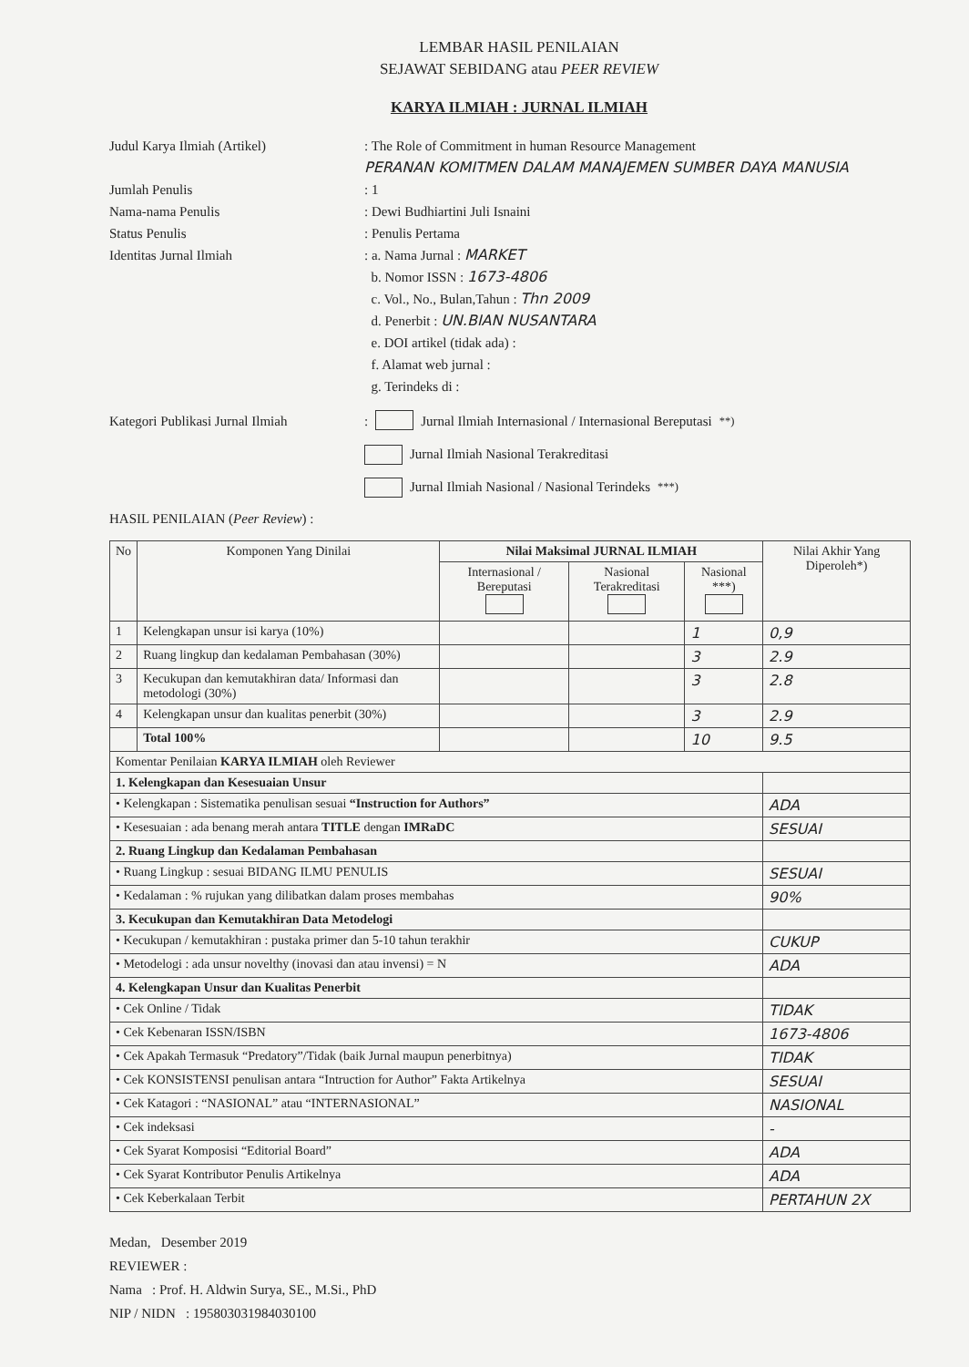LEMBAR HASIL PENILAIAN
SEJAWAT SEBIDANG atau PEER REVIEW
KARYA ILMIAH : JURNAL ILMIAH
Judul Karya Ilmiah (Artikel) : The Role of Commitment in human Resource Management
PERANAN KOMITMEN DALAM MANAJEMEN SUMBER DAYA MANUSIA
Jumlah Penulis : 1
Nama-nama Penulis : Dewi Budhiartini Juli Isnaini
Status Penulis : Penulis Pertama
Identitas Jurnal Ilmiah : a. Nama Jurnal : MARKET
b. Nomor ISSN : 1673-4806
c. Vol., No., Bulan,Tahun : Thn 2009
d. Penerbit : UN.BIAN NUSANTARA
e. DOI artikel (tidak ada) :
f. Alamat web jurnal :
g. Terindeks di :
Kategori Publikasi Jurnal Ilmiah
: Jurnal Ilmiah Internasional / Internasional Bereputasi<sup>**)</sup>
Jurnal Ilmiah Nasional Terakreditasi
Jurnal Ilmiah Nasional / Nasional Terindeks<sup>***)</sup>
HASIL PENILAIAN (Peer Review) :
| No | Komponen Yang Dinilai | Nilai Maksimal JURNAL ILMIAH | | | Nilai Akhir Yang Diperoleh*) |
| --- | --- | --- | --- | --- | --- |
| | | Internasional / Bereputasi | Nasional Terakreditasi | Nasional ***) | |
| 1 | Kelengkapan unsur isi karya (10%) | | | 1 | 0,9 |
| 2 | Ruang lingkup dan kedalaman Pembahasan (30%) | | | 3 | 2.9 |
| 3 | Kecukupan dan kemutakhiran data/ Informasi dan metodologi (30%) | | | 3 | 2.8 |
| 4 | Kelengkapan unsur dan kualitas penerbit (30%) | | | 3 | 2.9 |
| | Total 100% | | | 10 | 9.5 |
| Komentar Penilaian KARYA ILMIAH oleh Reviewer | | | | | |
| 1. Kelengkapan dan Kesesuaian Unsur | | | | | |
| • Kelengkapan : Sistematika penulisan sesuai “Instruction for Authors” | | | | | ADA |
| • Kesesuaian : ada benang merah antara TITLE dengan IMRaDC | | | | | SESUAI |
| 2. Ruang Lingkup dan Kedalaman Pembahasan | | | | | |
| • Ruang Lingkup : sesuai BIDANG ILMU PENULIS | | | | | SESUAI |
| • Kedalaman : % rujukan yang dilibatkan dalam proses membahas | | | | | 90% |
| 3. Kecukupan dan Kemutakhiran Data Metodelogi | | | | | |
| • Kecukupan / kemutakhiran : pustaka primer dan 5-10 tahun terakhir | | | | | CUKUP |
| • Metodelogi : ada unsur novelthy (inovasi dan atau invensi) = N | | | | | ADA |
| 4. Kelengkapan Unsur dan Kualitas Penerbit | | | | | |
| • Cek Online / Tidak | | | | | TIDAK |
| • Cek Kebenaran ISSN/ISBN | | | | | 1673-4806 |
| • Cek Apakah Termasuk “Predatory”/Tidak (baik Jurnal maupun penerbitnya) | | | | | TIDAK |
| • Cek KONSISTENSI penulisan antara “Intruction for Author” Fakta Artikelnya | | | | | SESUAI |
| • Cek Katagori : “NASIONAL” atau “INTERNASIONAL” | | | | | NASIONAL |
| • Cek indeksasi | | | | | - |
| • Cek Syarat Komposisi “Editorial Board” | | | | | ADA |
| • Cek Syarat Kontributor Penulis Artikelnya | | | | | ADA |
| • Cek Keberkalaan Terbit | | | | | PERTAHUN 2X |
Medan, Desember 2019
REVIEWER :
Nama : Prof. H. Aldwin Surya, SE., M.Si., PhD
NIP / NIDN : 195803031984030100